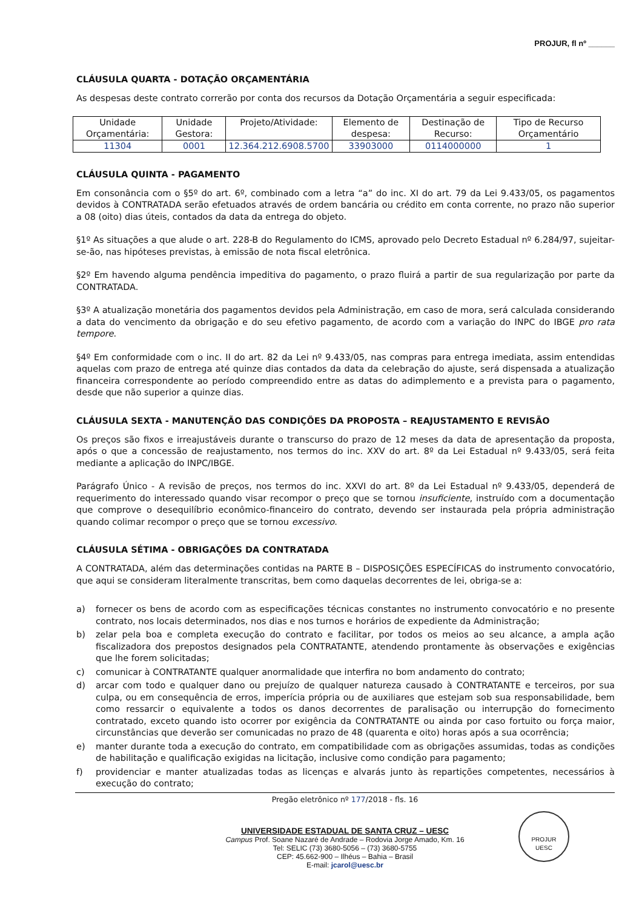PROJUR, fl nº ______
CLÁUSULA QUARTA - DOTAÇÃO ORÇAMENTÁRIA
As despesas deste contrato correrão por conta dos recursos da Dotação Orçamentária a seguir especificada:
| Unidade Orçamentária: | Unidade Gestora: | Projeto/Atividade: | Elemento de despesa: | Destinação de Recurso: | Tipo de Recurso Orçamentário |
| 11304 | 0001 | 12.364.212.6908.5700 | 33903000 | 0114000000 | 1 |
CLÁUSULA QUINTA - PAGAMENTO
Em consonância com o §5º do art. 6º, combinado com a letra “a” do inc. XI do art. 79 da Lei 9.433/05, os pagamentos devidos à CONTRATADA serão efetuados através de ordem bancária ou crédito em conta corrente, no prazo não superior a 08 (oito) dias úteis, contados da data da entrega do objeto.
§1º As situações a que alude o art. 228-B do Regulamento do ICMS, aprovado pelo Decreto Estadual nº 6.284/97, sujeitar-se-ão, nas hipóteses previstas, à emissão de nota fiscal eletrônica.
§2º Em havendo alguma pendência impeditiva do pagamento, o prazo fluirá a partir de sua regularização por parte da CONTRATADA.
§3º A atualização monetária dos pagamentos devidos pela Administração, em caso de mora, será calculada considerando a data do vencimento da obrigação e do seu efetivo pagamento, de acordo com a variação do INPC do IBGE pro rata tempore.
§4º Em conformidade com o inc. II do art. 82 da Lei nº 9.433/05, nas compras para entrega imediata, assim entendidas aquelas com prazo de entrega até quinze dias contados da data da celebração do ajuste, será dispensada a atualização financeira correspondente ao período compreendido entre as datas do adimplemento e a prevista para o pagamento, desde que não superior a quinze dias.
CLÁUSULA SEXTA - MANUTENÇÃO DAS CONDIÇÕES DA PROPOSTA – REAJUSTAMENTO E REVISÃO
Os preços são fixos e irreajustáveis durante o transcurso do prazo de 12 meses da data de apresentação da proposta, após o que a concessão de reajustamento, nos termos do inc. XXV do art. 8º da Lei Estadual nº 9.433/05, será feita mediante a aplicação do INPC/IBGE.
Parágrafo Único - A revisão de preços, nos termos do inc. XXVI do art. 8º da Lei Estadual nº 9.433/05, dependerá de requerimento do interessado quando visar recompor o preço que se tornou insuficiente, instruído com a documentação que comprove o desequilíbrio econômico-financeiro do contrato, devendo ser instaurada pela própria administração quando colimar recompor o preço que se tornou excessivo.
CLÁUSULA SÉTIMA - OBRIGAÇÕES DA CONTRATADA
A CONTRATADA, além das determinações contidas na PARTE B – DISPOSIÇÕES ESPECÍFICAS do instrumento convocatório, que aqui se consideram literalmente transcritas, bem como daquelas decorrentes de lei, obriga-se a:
a) fornecer os bens de acordo com as especificações técnicas constantes no instrumento convocatório e no presente contrato, nos locais determinados, nos dias e nos turnos e horários de expediente da Administração;
b) zelar pela boa e completa execução do contrato e facilitar, por todos os meios ao seu alcance, a ampla ação fiscalizadora dos prepostos designados pela CONTRATANTE, atendendo prontamente às observações e exigências que lhe forem solicitadas;
c) comunicar à CONTRATANTE qualquer anormalidade que interfira no bom andamento do contrato;
d) arcar com todo e qualquer dano ou prejuízo de qualquer natureza causado à CONTRATANTE e terceiros, por sua culpa, ou em consequência de erros, imperícia própria ou de auxiliares que estejam sob sua responsabilidade, bem como ressarcir o equivalente a todos os danos decorrentes de paralisação ou interrupção do fornecimento contratado, exceto quando isto ocorrer por exigência da CONTRATANTE ou ainda por caso fortuito ou força maior, circunstâncias que deverão ser comunicadas no prazo de 48 (quarenta e oito) horas após a sua ocorrência;
e) manter durante toda a execução do contrato, em compatibilidade com as obrigações assumidas, todas as condições de habilitação e qualificação exigidas na licitação, inclusive como condição para pagamento;
f) providenciar e manter atualizadas todas as licenças e alvarás junto às repartições competentes, necessários à execução do contrato;
Pregão eletrônico nº 177/2018 - fls. 16
UNIVERSIDADE ESTADUAL DE SANTA CRUZ – UESC
Campus Prof. Soane Nazaré de Andrade – Rodovia Jorge Amado, Km. 16
Tel: SELIC (73) 3680-5056 – (73) 3680-5755
CEP: 45.662-900 – Ilhéus – Bahia – Brasil
E-mail: jcarol@uesc.br
PROJUR
UESC